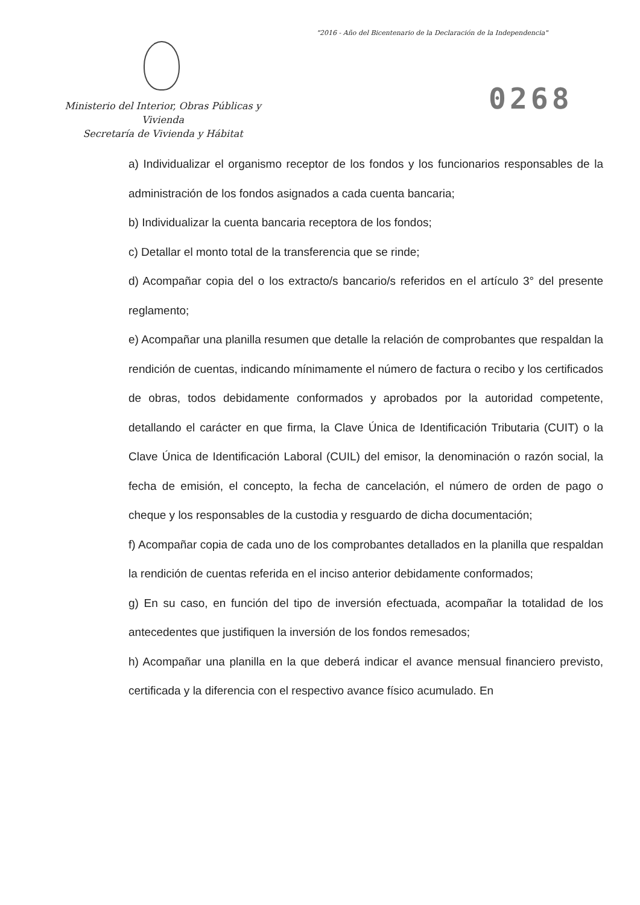"2016 - Año del Bicentenario de la Declaración de la Independencia"
Ministerio del Interior, Obras Públicas y Vivienda
Secretaría de Vivienda y Hábitat
0268
a) Individualizar el organismo receptor de los fondos y los funcionarios responsables de la administración de los fondos asignados a cada cuenta bancaria;
b) Individualizar la cuenta bancaria receptora de los fondos;
c) Detallar el monto total de la transferencia que se rinde;
d) Acompañar copia del o los extracto/s bancario/s referidos en el artículo 3° del presente reglamento;
e) Acompañar una planilla resumen que detalle la relación de comprobantes que respaldan la rendición de cuentas, indicando mínimamente el número de factura o recibo y los certificados de obras, todos debidamente conformados y aprobados por la autoridad competente, detallando el carácter en que firma, la Clave Única de Identificación Tributaria (CUIT) o la Clave Única de Identificación Laboral (CUIL) del emisor, la denominación o razón social, la fecha de emisión, el concepto, la fecha de cancelación, el número de orden de pago o cheque y los responsables de la custodia y resguardo de dicha documentación;
f) Acompañar copia de cada uno de los comprobantes detallados en la planilla que respaldan la rendición de cuentas referida en el inciso anterior debidamente conformados;
g) En su caso, en función del tipo de inversión efectuada, acompañar la totalidad de los antecedentes que justifiquen la inversión de los fondos remesados;
h) Acompañar una planilla en la que deberá indicar el avance mensual financiero previsto, certificada y la diferencia con el respectivo avance físico acumulado. En